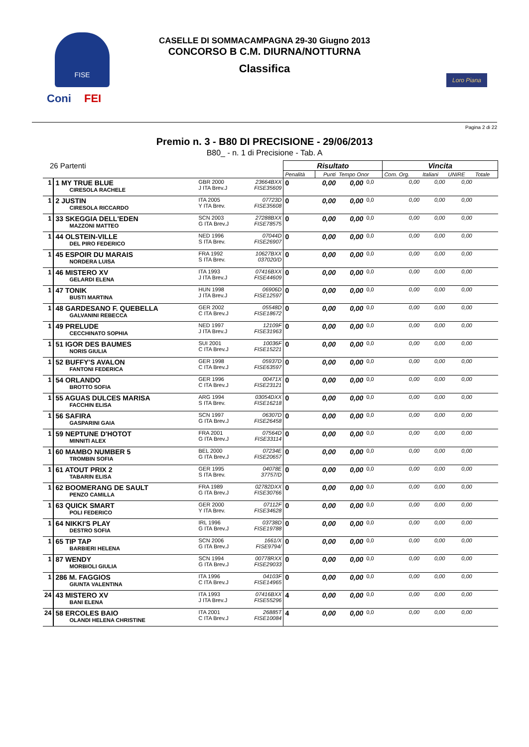FISE
Coni FEI
CASELLE DI SOMMACAMPAGNA 29-30 Giugno 2013
CONCORSO B C.M. DIURNA/NOTTURNA
Classifica
Loro Piana
Pagina 2 di 22
Premio n. 3 - B80 DI PRECISIONE - 29/06/2013
B80_ - n. 1 di Precisione - Tab. A
| 26 Partenti | | | | Risultato | | | | Vincita | | | |
| --- | --- | --- | --- | --- | --- | --- | --- | --- | --- | --- | --- |
| | | | | Penalità | Punti | Tempo Onor | | Com. Org. | Italiani | UNIRE | Totale |
| 1 | 1 MY TRUE BLUE CIRESOLA RACHELE | GBR 2000 J ITA Brev.J | 23664BXX FISE35609 | 0 | 0,00 | 0,00 | 0,0 | 0,00 | 0,00 | 0,00 | |
| 1 | 2 JUSTIN CIRESOLA RICCARDO | ITA 2005 Y ITA Brev. | 07723D FISE35608 | 0 | 0,00 | 0,00 | 0,0 | 0,00 | 0,00 | 0,00 | |
| 1 | 33 SKEGGIA DELL'EDEN MAZZONI MATTEO | SCN 2003 G ITA Brev.J | 27288BXX FISE78575 | 0 | 0,00 | 0,00 | 0,0 | 0,00 | 0,00 | 0,00 | |
| 1 | 44 OLSTEIN-VILLE DEL PIRO FEDERICO | NED 1996 S ITA Brev. | 07044D FISE26907 | 0 | 0,00 | 0,00 | 0,0 | 0,00 | 0,00 | 0,00 | |
| 1 | 45 ESPOIR DU MARAIS NORDERA LUISA | FRA 1992 S ITA Brev. | 10627BXX 037020/D | 0 | 0,00 | 0,00 | 0,0 | 0,00 | 0,00 | 0,00 | |
| 1 | 46 MISTERO XV GELARDI ELENA | ITA 1993 J ITA Brev.J | 07416BXX FISE44609 | 0 | 0,00 | 0,00 | 0,0 | 0,00 | 0,00 | 0,00 | |
| 1 | 47 TONIK BUSTI MARTINA | HUN 1998 J ITA Brev.J | 06906D FISE12597 | 0 | 0,00 | 0,00 | 0,0 | 0,00 | 0,00 | 0,00 | |
| 1 | 48 GARDESANO F. QUEBELLA GALVANINI REBECCA | GER 2002 C ITA Brev.J | 05548D FISE18672 | 0 | 0,00 | 0,00 | 0,0 | 0,00 | 0,00 | 0,00 | |
| 1 | 49 PRELUDE CECCHINATO SOPHIA | NED 1997 J ITA Brev.J | 12109F FISE31963 | 0 | 0,00 | 0,00 | 0,0 | 0,00 | 0,00 | 0,00 | |
| 1 | 51 IGOR DES BAUMES NORIS GIULIA | SUI 2001 C ITA Brev.J | 10036F FISE15221 | 0 | 0,00 | 0,00 | 0,0 | 0,00 | 0,00 | 0,00 | |
| 1 | 52 BUFFY'S AVALON FANTONI FEDERICA | GER 1998 C ITA Brev.J | 05937D FISE63597 | 0 | 0,00 | 0,00 | 0,0 | 0,00 | 0,00 | 0,00 | |
| 1 | 54 ORLANDO BROTTO SOFIA | GER 1996 C ITA Brev.J | 00471X FISE23121 | 0 | 0,00 | 0,00 | 0,0 | 0,00 | 0,00 | 0,00 | |
| 1 | 55 AGUAS DULCES MARISA FACCHIN ELISA | ARG 1994 S ITA Brev. | 03054DXX FISE16218 | 0 | 0,00 | 0,00 | 0,0 | 0,00 | 0,00 | 0,00 | |
| 1 | 56 SAFIRA GASPARINI GAIA | SCN 1997 G ITA Brev.J | 06307D FISE26458 | 0 | 0,00 | 0,00 | 0,0 | 0,00 | 0,00 | 0,00 | |
| 1 | 59 NEPTUNE D'HOTOT MINNITI ALEX | FRA 2001 G ITA Brev.J | 07564D FISE33114 | 0 | 0,00 | 0,00 | 0,0 | 0,00 | 0,00 | 0,00 | |
| 1 | 60 MAMBO NUMBER 5 TROMBIN SOFIA | BEL 2000 G ITA Brev.J | 07234E FISE20657 | 0 | 0,00 | 0,00 | 0,0 | 0,00 | 0,00 | 0,00 | |
| 1 | 61 ATOUT PRIX 2 TABARIN ELISA | GER 1995 S ITA Brev. | 04078E 37757/D | 0 | 0,00 | 0,00 | 0,0 | 0,00 | 0,00 | 0,00 | |
| 1 | 62 BOOMERANG DE SAULT PENZO CAMILLA | FRA 1989 G ITA Brev.J | 02782DXX FISE30766 | 0 | 0,00 | 0,00 | 0,0 | 0,00 | 0,00 | 0,00 | |
| 1 | 63 QUICK SMART POLI FEDERICO | GER 2000 Y ITA Brev. | 07112F FISE34628 | 0 | 0,00 | 0,00 | 0,0 | 0,00 | 0,00 | 0,00 | |
| 1 | 64 NIKKI'S PLAY DESTRO SOFIA | IRL 1996 G ITA Brev.J | 03738D FISE19788 | 0 | 0,00 | 0,00 | 0,0 | 0,00 | 0,00 | 0,00 | |
| 1 | 65 TIP TAP BARBIERI HELENA | SCN 2006 G ITA Brev.J | 1661/X FISE9794/ | 0 | 0,00 | 0,00 | 0,0 | 0,00 | 0,00 | 0,00 | |
| 1 | 87 WENDY MORBIOLI GIULIA | SCN 1994 G ITA Brev.J | 00778RXX FISE29033 | 0 | 0,00 | 0,00 | 0,0 | 0,00 | 0,00 | 0,00 | |
| 1 | 286 M. FAGGIOS GIUNTA VALENTINA | ITA 1996 C ITA Brev.J | 04103F FISE14965 | 0 | 0,00 | 0,00 | 0,0 | 0,00 | 0,00 | 0,00 | |
| 24 | 43 MISTERO XV BANI ELENA | ITA 1993 J ITA Brev.J | 07416BXX FISE55296 | 4 | 0,00 | 0,00 | 0,0 | 0,00 | 0,00 | 0,00 | |
| 24 | 58 ERCOLES BAIO OLANDI HELENA CHRISTINE | ITA 2001 C ITA Brev.J | 26885T FISE10084 | 4 | 0,00 | 0,00 | 0,0 | 0,00 | 0,00 | 0,00 | |